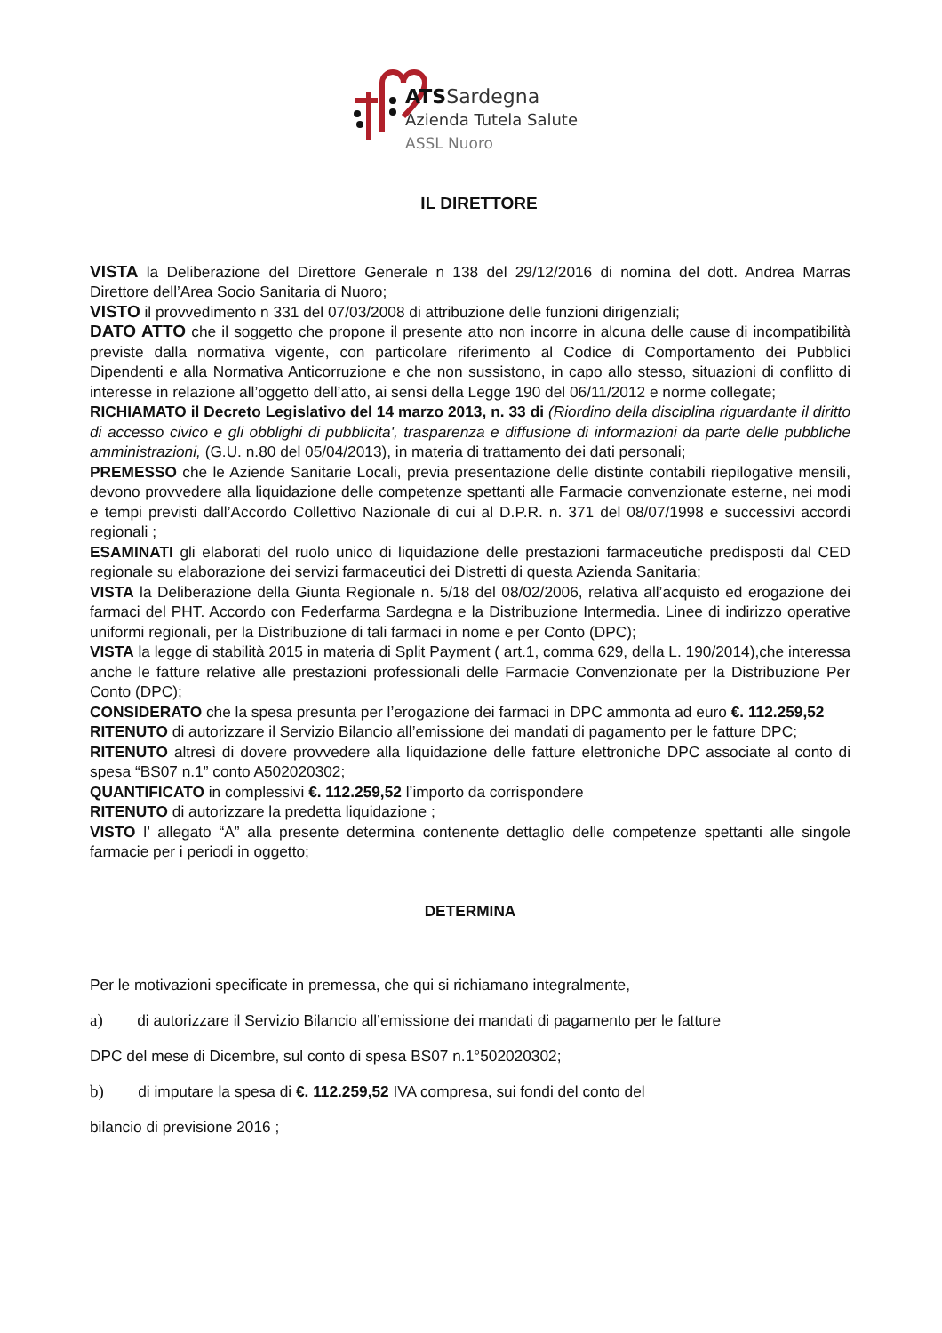ATSSardegna
Azienda Tutela Salute
ASSL Nuoro
IL DIRETTORE
VISTA la Deliberazione del Direttore Generale n 138 del 29/12/2016 di nomina del dott. Andrea Marras Direttore dell’Area Socio Sanitaria di Nuoro;
VISTO il provvedimento n 331 del 07/03/2008 di attribuzione delle funzioni dirigenziali;
DATO ATTO che il soggetto che propone il presente atto non incorre in alcuna delle cause di incompatibilità previste dalla normativa vigente, con particolare riferimento al Codice di Comportamento dei Pubblici Dipendenti e alla Normativa Anticorruzione e che non sussistono, in capo allo stesso, situazioni di conflitto di interesse in relazione all’oggetto dell’atto, ai sensi della Legge 190 del 06/11/2012 e norme collegate;
RICHIAMATO il Decreto Legislativo del 14 marzo 2013, n. 33 di (Riordino della disciplina riguardante il diritto di accesso civico e gli obblighi di pubblicita', trasparenza e diffusione di informazioni da parte delle pubbliche amministrazioni, (G.U. n.80 del 05/04/2013), in materia di trattamento dei dati personali;
PREMESSO che le Aziende Sanitarie Locali, previa presentazione delle distinte contabili riepilogative mensili, devono provvedere alla liquidazione delle competenze spettanti alle Farmacie convenzionate esterne, nei modi e tempi previsti dall’Accordo Collettivo Nazionale di cui al D.P.R. n. 371 del 08/07/1998 e successivi accordi regionali ;
ESAMINATI gli elaborati del ruolo unico di liquidazione delle prestazioni farmaceutiche predisposti dal CED regionale su elaborazione dei servizi farmaceutici dei Distretti di questa Azienda Sanitaria;
VISTA la Deliberazione della Giunta Regionale n. 5/18 del 08/02/2006, relativa all’acquisto ed erogazione dei farmaci del PHT. Accordo con Federfarma Sardegna e la Distribuzione Intermedia. Linee di indirizzo operative uniformi regionali, per la Distribuzione di tali farmaci in nome e per Conto (DPC);
VISTA la legge di stabilità 2015 in materia di Split Payment ( art.1, comma 629, della L. 190/2014),che interessa anche le fatture relative alle prestazioni professionali delle Farmacie Convenzionate per la Distribuzione Per Conto (DPC);
CONSIDERATO che la spesa presunta per l’erogazione dei farmaci in DPC ammonta ad euro €. 112.259,52
RITENUTO di autorizzare il Servizio Bilancio all’emissione dei mandati di pagamento per le fatture DPC;
RITENUTO altresì di dovere provvedere alla liquidazione delle fatture elettroniche DPC associate al conto di spesa “BS07 n.1” conto A502020302;
QUANTIFICATO in complessivi €. 112.259,52 l’importo da corrispondere
RITENUTO di autorizzare la predetta liquidazione ;
VISTO l’ allegato “A” alla presente determina contenente dettaglio delle competenze spettanti alle singole farmacie per i periodi in oggetto;
DETERMINA
Per le motivazioni specificate in premessa, che qui si richiamano integralmente,
a) di autorizzare il Servizio Bilancio all’emissione dei mandati di pagamento per le fatture
DPC del mese di Dicembre, sul conto di spesa BS07 n.1°502020302;
b) di imputare la spesa di €. 112.259,52 IVA compresa, sui fondi del conto del
bilancio di previsione 2016 ;